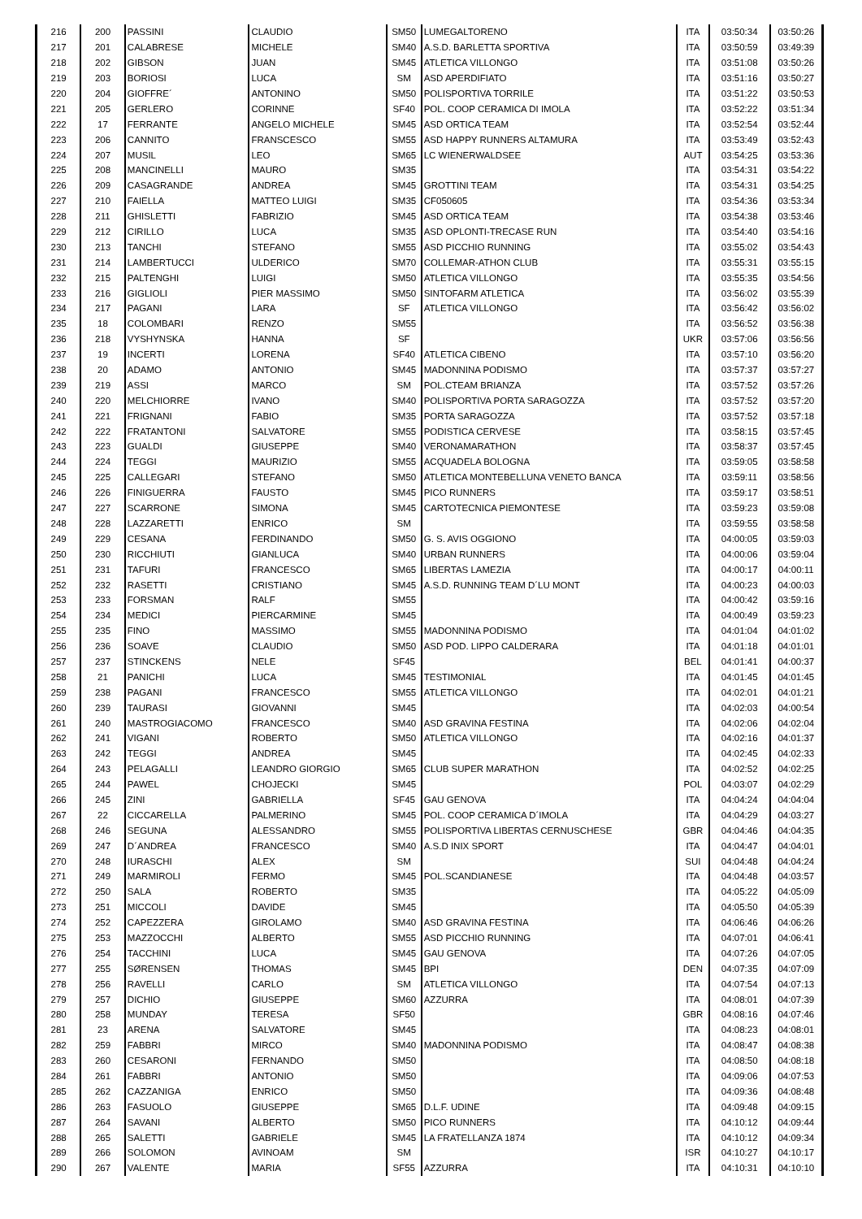| 216 | 200 | PASSINI | CLAUDIO | SM50 | LUMEGALTORENO | ITA | 03:50:34 | 03:50:26 |
| 217 | 201 | CALABRESE | MICHELE | SM40 | A.S.D. BARLETTA SPORTIVA | ITA | 03:50:59 | 03:49:39 |
| 218 | 202 | GIBSON | JUAN | SM45 | ATLETICA VILLONGO | ITA | 03:51:08 | 03:50:26 |
| 219 | 203 | BORIOSI | LUCA | SM | ASD APERDIFIATO | ITA | 03:51:16 | 03:50:27 |
| 220 | 204 | GIOFFRE´ | ANTONINO | SM50 | POLISPORTIVA TORRILE | ITA | 03:51:22 | 03:50:53 |
| 221 | 205 | GERLERO | CORINNE | SF40 | POL. COOP CERAMICA DI IMOLA | ITA | 03:52:22 | 03:51:34 |
| 222 | 17 | FERRANTE | ANGELO MICHELE | SM45 | ASD ORTICA TEAM | ITA | 03:52:54 | 03:52:44 |
| 223 | 206 | CANNITO | FRANSCESCO | SM55 | ASD HAPPY RUNNERS ALTAMURA | ITA | 03:53:49 | 03:52:43 |
| 224 | 207 | MUSIL | LEO | SM65 | LC WIENERWALDSEE | AUT | 03:54:25 | 03:53:36 |
| 225 | 208 | MANCINELLI | MAURO | SM35 | | ITA | 03:54:31 | 03:54:22 |
| 226 | 209 | CASAGRANDE | ANDREA | SM45 | GROTTINI TEAM | ITA | 03:54:31 | 03:54:25 |
| 227 | 210 | FAIELLA | MATTEO LUIGI | SM35 | CF050605 | ITA | 03:54:36 | 03:53:34 |
| 228 | 211 | GHISLETTI | FABRIZIO | SM45 | ASD ORTICA TEAM | ITA | 03:54:38 | 03:53:46 |
| 229 | 212 | CIRILLO | LUCA | SM35 | ASD OPLONTI-TRECASE RUN | ITA | 03:54:40 | 03:54:16 |
| 230 | 213 | TANCHI | STEFANO | SM55 | ASD PICCHIO RUNNING | ITA | 03:55:02 | 03:54:43 |
| 231 | 214 | LAMBERTUCCI | ULDERICO | SM70 | COLLEMAR-ATHON CLUB | ITA | 03:55:31 | 03:55:15 |
| 232 | 215 | PALTENGHI | LUIGI | SM50 | ATLETICA VILLONGO | ITA | 03:55:35 | 03:54:56 |
| 233 | 216 | GIGLIOLI | PIER MASSIMO | SM50 | SINTOFARM ATLETICA | ITA | 03:56:02 | 03:55:39 |
| 234 | 217 | PAGANI | LARA | SF | ATLETICA VILLONGO | ITA | 03:56:42 | 03:56:02 |
| 235 | 18 | COLOMBARI | RENZO | SM55 | | ITA | 03:56:52 | 03:56:38 |
| 236 | 218 | VYSHYNSKA | HANNA | SF | | UKR | 03:57:06 | 03:56:56 |
| 237 | 19 | INCERTI | LORENA | SF40 | ATLETICA CIBENO | ITA | 03:57:10 | 03:56:20 |
| 238 | 20 | ADAMO | ANTONIO | SM45 | MADONNINA PODISMO | ITA | 03:57:37 | 03:57:27 |
| 239 | 219 | ASSI | MARCO | SM | POL.CTEAM BRIANZA | ITA | 03:57:52 | 03:57:26 |
| 240 | 220 | MELCHIORRE | IVANO | SM40 | POLISPORTIVA PORTA SARAGOZZA | ITA | 03:57:52 | 03:57:20 |
| 241 | 221 | FRIGNANI | FABIO | SM35 | PORTA SARAGOZZA | ITA | 03:57:52 | 03:57:18 |
| 242 | 222 | FRATANTONI | SALVATORE | SM55 | PODISTICA CERVESE | ITA | 03:58:15 | 03:57:45 |
| 243 | 223 | GUALDI | GIUSEPPE | SM40 | VERONAMARATHON | ITA | 03:58:37 | 03:57:45 |
| 244 | 224 | TEGGI | MAURIZIO | SM55 | ACQUADELA BOLOGNA | ITA | 03:59:05 | 03:58:58 |
| 245 | 225 | CALLEGARI | STEFANO | SM50 | ATLETICA MONTEBELLUNA VENETO BANCA | ITA | 03:59:11 | 03:58:56 |
| 246 | 226 | FINIGUERRA | FAUSTO | SM45 | PICO RUNNERS | ITA | 03:59:17 | 03:58:51 |
| 247 | 227 | SCARRONE | SIMONA | SM45 | CARTOTECNICA PIEMONTESE | ITA | 03:59:23 | 03:59:08 |
| 248 | 228 | LAZZARETTI | ENRICO | SM | | ITA | 03:59:55 | 03:58:58 |
| 249 | 229 | CESANA | FERDINANDO | SM50 | G. S. AVIS OGGIONO | ITA | 04:00:05 | 03:59:03 |
| 250 | 230 | RICCHIUTI | GIANLUCA | SM40 | URBAN RUNNERS | ITA | 04:00:06 | 03:59:04 |
| 251 | 231 | TAFURI | FRANCESCO | SM65 | LIBERTAS LAMEZIA | ITA | 04:00:17 | 04:00:11 |
| 252 | 232 | RASETTI | CRISTIANO | SM45 | A.S.D. RUNNING TEAM D´LU MONT | ITA | 04:00:23 | 04:00:03 |
| 253 | 233 | FORSMAN | RALF | SM55 | | ITA | 04:00:42 | 03:59:16 |
| 254 | 234 | MEDICI | PIERCARMINE | SM45 | | ITA | 04:00:49 | 03:59:23 |
| 255 | 235 | FINO | MASSIMO | SM55 | MADONNINA PODISMO | ITA | 04:01:04 | 04:01:02 |
| 256 | 236 | SOAVE | CLAUDIO | SM50 | ASD POD. LIPPO CALDERARA | ITA | 04:01:18 | 04:01:01 |
| 257 | 237 | STINCKENS | NELE | SF45 | | BEL | 04:01:41 | 04:00:37 |
| 258 | 21 | PANICHI | LUCA | SM45 | TESTIMONIAL | ITA | 04:01:45 | 04:01:45 |
| 259 | 238 | PAGANI | FRANCESCO | SM55 | ATLETICA VILLONGO | ITA | 04:02:01 | 04:01:21 |
| 260 | 239 | TAURASI | GIOVANNI | SM45 | | ITA | 04:02:03 | 04:00:54 |
| 261 | 240 | MASTROGIACOMO | FRANCESCO | SM40 | ASD GRAVINA FESTINA | ITA | 04:02:06 | 04:02:04 |
| 262 | 241 | VIGANI | ROBERTO | SM50 | ATLETICA VILLONGO | ITA | 04:02:16 | 04:01:37 |
| 263 | 242 | TEGGI | ANDREA | SM45 | | ITA | 04:02:45 | 04:02:33 |
| 264 | 243 | PELAGALLI | LEANDRO GIORGIO | SM65 | CLUB SUPER MARATHON | ITA | 04:02:52 | 04:02:25 |
| 265 | 244 | PAWEL | CHOJECKI | SM45 | | POL | 04:03:07 | 04:02:29 |
| 266 | 245 | ZINI | GABRIELLA | SF45 | GAU GENOVA | ITA | 04:04:24 | 04:04:04 |
| 267 | 22 | CICCARELLA | PALMERINO | SM45 | POL. COOP CERAMICA D´IMOLA | ITA | 04:04:29 | 04:03:27 |
| 268 | 246 | SEGUNA | ALESSANDRO | SM55 | POLISPORTIVA LIBERTAS CERNUSCHESE | GBR | 04:04:46 | 04:04:35 |
| 269 | 247 | D´ANDREA | FRANCESCO | SM40 | A.S.D INIX SPORT | ITA | 04:04:47 | 04:04:01 |
| 270 | 248 | IURASCHI | ALEX | SM | | SUI | 04:04:48 | 04:04:24 |
| 271 | 249 | MARMIROLI | FERMO | SM45 | POL.SCANDIANESE | ITA | 04:04:48 | 04:03:57 |
| 272 | 250 | SALA | ROBERTO | SM35 | | ITA | 04:05:22 | 04:05:09 |
| 273 | 251 | MICCOLI | DAVIDE | SM45 | | ITA | 04:05:50 | 04:05:39 |
| 274 | 252 | CAPEZZERA | GIROLAMO | SM40 | ASD GRAVINA FESTINA | ITA | 04:06:46 | 04:06:26 |
| 275 | 253 | MAZZOCCHI | ALBERTO | SM55 | ASD PICCHIO RUNNING | ITA | 04:07:01 | 04:06:41 |
| 276 | 254 | TACCHINI | LUCA | SM45 | GAU GENOVA | ITA | 04:07:26 | 04:07:05 |
| 277 | 255 | SØRENSEN | THOMAS | SM45 | BPI | DEN | 04:07:35 | 04:07:09 |
| 278 | 256 | RAVELLI | CARLO | SM | ATLETICA VILLONGO | ITA | 04:07:54 | 04:07:13 |
| 279 | 257 | DICHIO | GIUSEPPE | SM60 | AZZURRA | ITA | 04:08:01 | 04:07:39 |
| 280 | 258 | MUNDAY | TERESA | SF50 | | GBR | 04:08:16 | 04:07:46 |
| 281 | 23 | ARENA | SALVATORE | SM45 | | ITA | 04:08:23 | 04:08:01 |
| 282 | 259 | FABBRI | MIRCO | SM40 | MADONNINA PODISMO | ITA | 04:08:47 | 04:08:38 |
| 283 | 260 | CESARONI | FERNANDO | SM50 | | ITA | 04:08:50 | 04:08:18 |
| 284 | 261 | FABBRI | ANTONIO | SM50 | | ITA | 04:09:06 | 04:07:53 |
| 285 | 262 | CAZZANIGA | ENRICO | SM50 | | ITA | 04:09:36 | 04:08:48 |
| 286 | 263 | FASUOLO | GIUSEPPE | SM65 | D.L.F. UDINE | ITA | 04:09:48 | 04:09:15 |
| 287 | 264 | SAVANI | ALBERTO | SM50 | PICO RUNNERS | ITA | 04:10:12 | 04:09:44 |
| 288 | 265 | SALETTI | GABRIELE | SM45 | LA FRATELLANZA 1874 | ITA | 04:10:12 | 04:09:34 |
| 289 | 266 | SOLOMON | AVINOAM | SM | | ISR | 04:10:27 | 04:10:17 |
| 290 | 267 | VALENTE | MARIA | SF55 | AZZURRA | ITA | 04:10:31 | 04:10:10 |